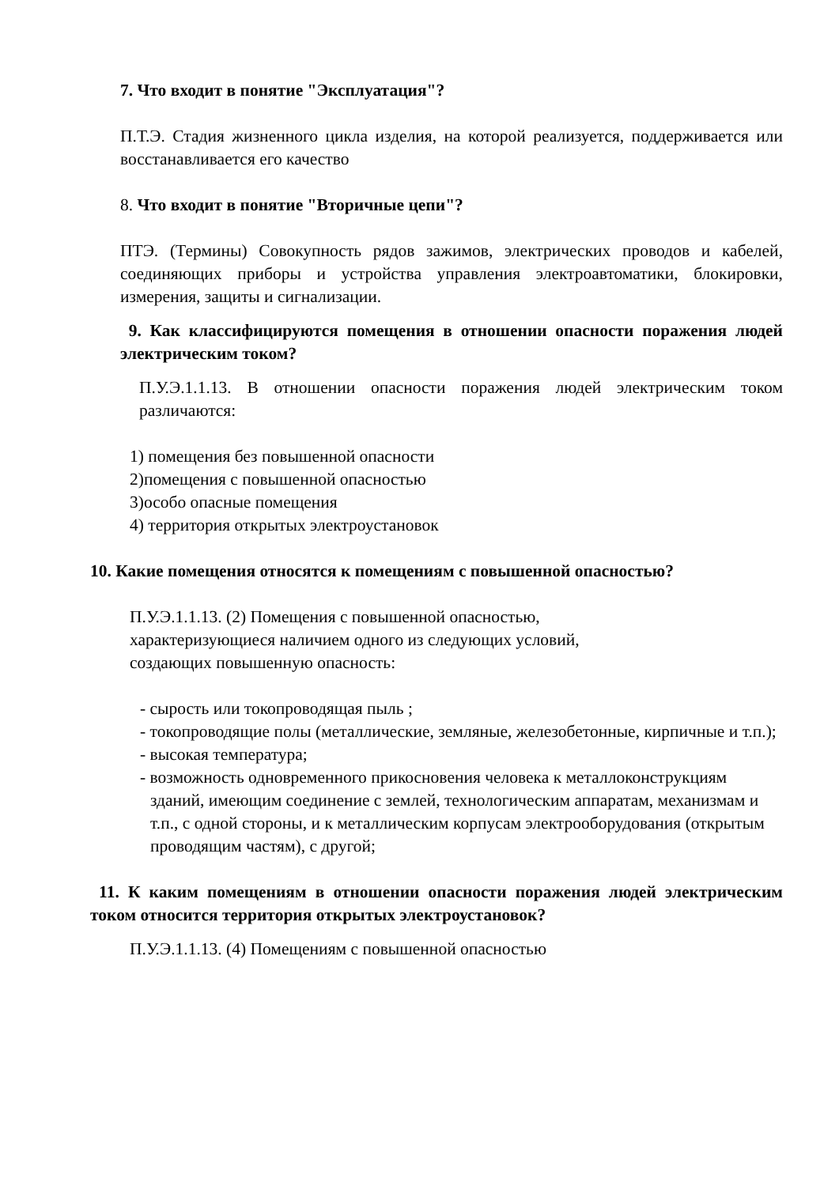7. Что входит в понятие "Эксплуатация"?
П.Т.Э. Стадия жизненного цикла изделия, на которой реализуется, поддерживается или восстанавливается его качество
8. Что входит в понятие "Вторичные цепи"?
ПТЭ. (Термины) Совокупность рядов зажимов, электрических проводов и кабелей, соединяющих приборы и устройства управления электроавтоматики, блокировки, измерения, защиты и сигнализации.
9. Как классифицируются помещения в отношении опасности поражения людей электрическим током?
П.У.Э.1.1.13. В отношении опасности поражения людей электрическим током различаются:
1) помещения без повышенной опасности
2)помещения с повышенной опасностью
3)особо опасные помещения
4) территория открытых электроустановок
10. Какие помещения относятся к помещениям с повышенной опасностью?
П.У.Э.1.1.13. (2) Помещения с повышенной опасностью,
характеризующиеся наличием одного из следующих условий,
создающих повышенную опасность:
- сырость или токопроводящая пыль ;
- токопроводящие полы (металлические, земляные, железобетонные, кирпичные и т.п.);
- высокая температура;
- возможность одновременного прикосновения человека к металлоконструкциям зданий, имеющим соединение с землей, технологическим аппаратам, механизмам и т.п., с одной стороны, и к металлическим корпусам электрооборудования (открытым проводящим частям), с другой;
11. К каким помещениям в отношении опасности поражения людей электрическим током относится территория открытых электроустановок?
П.У.Э.1.1.13. (4) Помещениям с повышенной опасностью